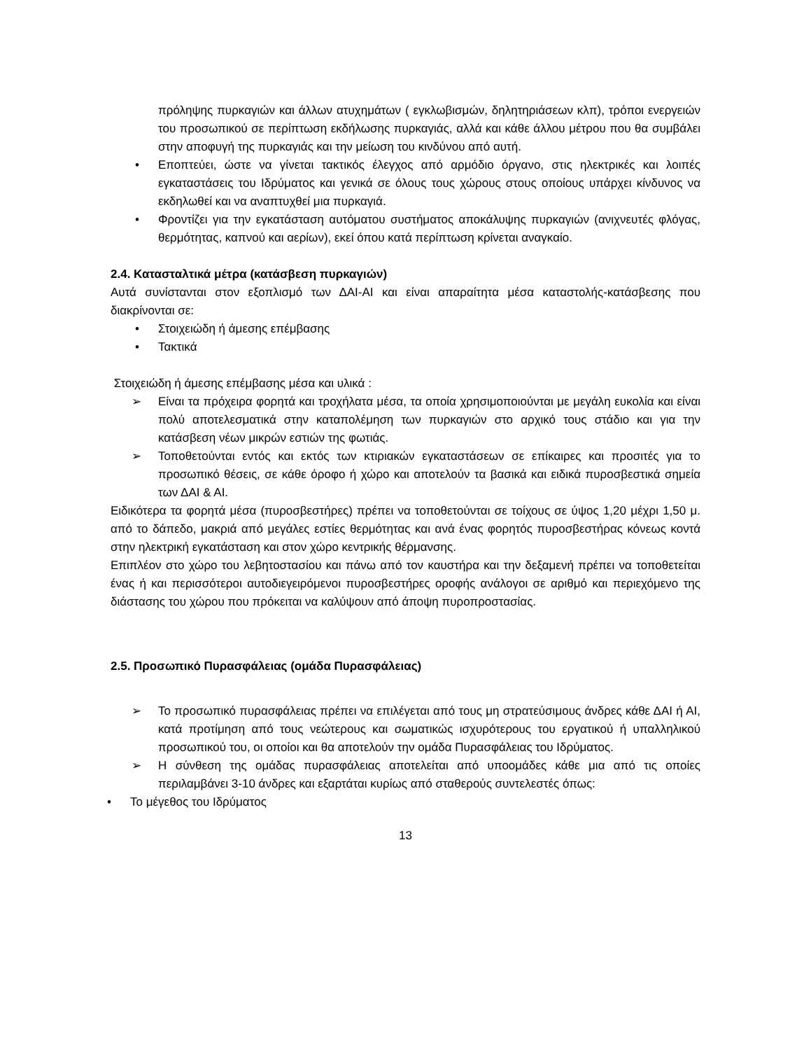πρόληψης πυρκαγιών και άλλων ατυχημάτων ( εγκλωβισμών, δηλητηριάσεων κλπ), τρόποι ενεργειών του προσωπικού σε περίπτωση εκδήλωσης πυρκαγιάς, αλλά και κάθε άλλου μέτρου που θα συμβάλει στην αποφυγή της πυρκαγιάς και την μείωση του κινδύνου από αυτή.
• Εποπτεύει, ώστε να γίνεται τακτικός έλεγχος από αρμόδιο όργανο, στις ηλεκτρικές και λοιπές εγκαταστάσεις του Ιδρύματος και γενικά σε όλους τους χώρους στους οποίους υπάρχει κίνδυνος να εκδηλωθεί και να αναπτυχθεί μια πυρκαγιά.
• Φροντίζει για την εγκατάσταση αυτόματου συστήματος αποκάλυψης πυρκαγιών (ανιχνευτές φλόγας, θερμότητας, καπνού και αερίων), εκεί όπου κατά περίπτωση κρίνεται αναγκαίο.
2.4. Κατασταλτικά μέτρα (κατάσβεση πυρκαγιών)
Αυτά συνίστανται στον εξοπλισμό των ΔΑΙ-ΑΙ και είναι απαραίτητα μέσα καταστολής-κατάσβεσης που διακρίνονται σε:
• Στοιχειώδη ή άμεσης επέμβασης
• Τακτικά
Στοιχειώδη ή άμεσης επέμβασης μέσα και υλικά :
➢ Είναι τα πρόχειρα φορητά και τροχήλατα μέσα, τα οποία χρησιμοποιούνται με μεγάλη ευκολία και είναι πολύ αποτελεσματικά στην καταπολέμηση των πυρκαγιών στο αρχικό τους στάδιο και για την κατάσβεση νέων μικρών εστιών της φωτιάς.
➢ Τοποθετούνται εντός και εκτός των κτιριακών εγκαταστάσεων σε επίκαιρες και προσιτές για το προσωπικό θέσεις, σε κάθε όροφο ή χώρο και αποτελούν τα βασικά και ειδικά πυροσβεστικά σημεία των ΔΑΙ & ΑΙ.
Ειδικότερα τα φορητά μέσα (πυροσβεστήρες) πρέπει να τοποθετούνται σε τοίχους σε ύψος 1,20 μέχρι 1,50 μ. από το δάπεδο, μακριά από μεγάλες εστίες θερμότητας και ανά ένας φορητός πυροσβεστήρας κόνεως κοντά στην ηλεκτρική εγκατάσταση και στον χώρο κεντρικής θέρμανσης.
Επιπλέον στο χώρο του λεβητοστασίου και πάνω από τον καυστήρα και την δεξαμενή πρέπει να τοποθετείται ένας ή και περισσότεροι αυτοδιεγειρόμενοι πυροσβεστήρες οροφής ανάλογοι σε αριθμό και περιεχόμενο της διάστασης του χώρου που πρόκειται να καλύψουν από άποψη πυροπροστασίας.
2.5. Προσωπικό Πυρασφάλειας (ομάδα Πυρασφάλειας)
➢ Το προσωπικό πυρασφάλειας πρέπει να επιλέγεται από τους μη στρατεύσιμους άνδρες κάθε ΔΑΙ ή ΑΙ, κατά προτίμηση από τους νεώτερους και σωματικώς ισχυρότερους του εργατικού ή υπαλληλικού προσωπικού του, οι οποίοι και θα αποτελούν την ομάδα Πυρασφάλειας του Ιδρύματος.
➢ Η σύνθεση της ομάδας πυρασφάλειας αποτελείται από υποομάδες κάθε μια από τις οποίες περιλαμβάνει 3-10 άνδρες και εξαρτάται κυρίως από σταθερούς συντελεστές όπως:
• Το μέγεθος του Ιδρύματος
13